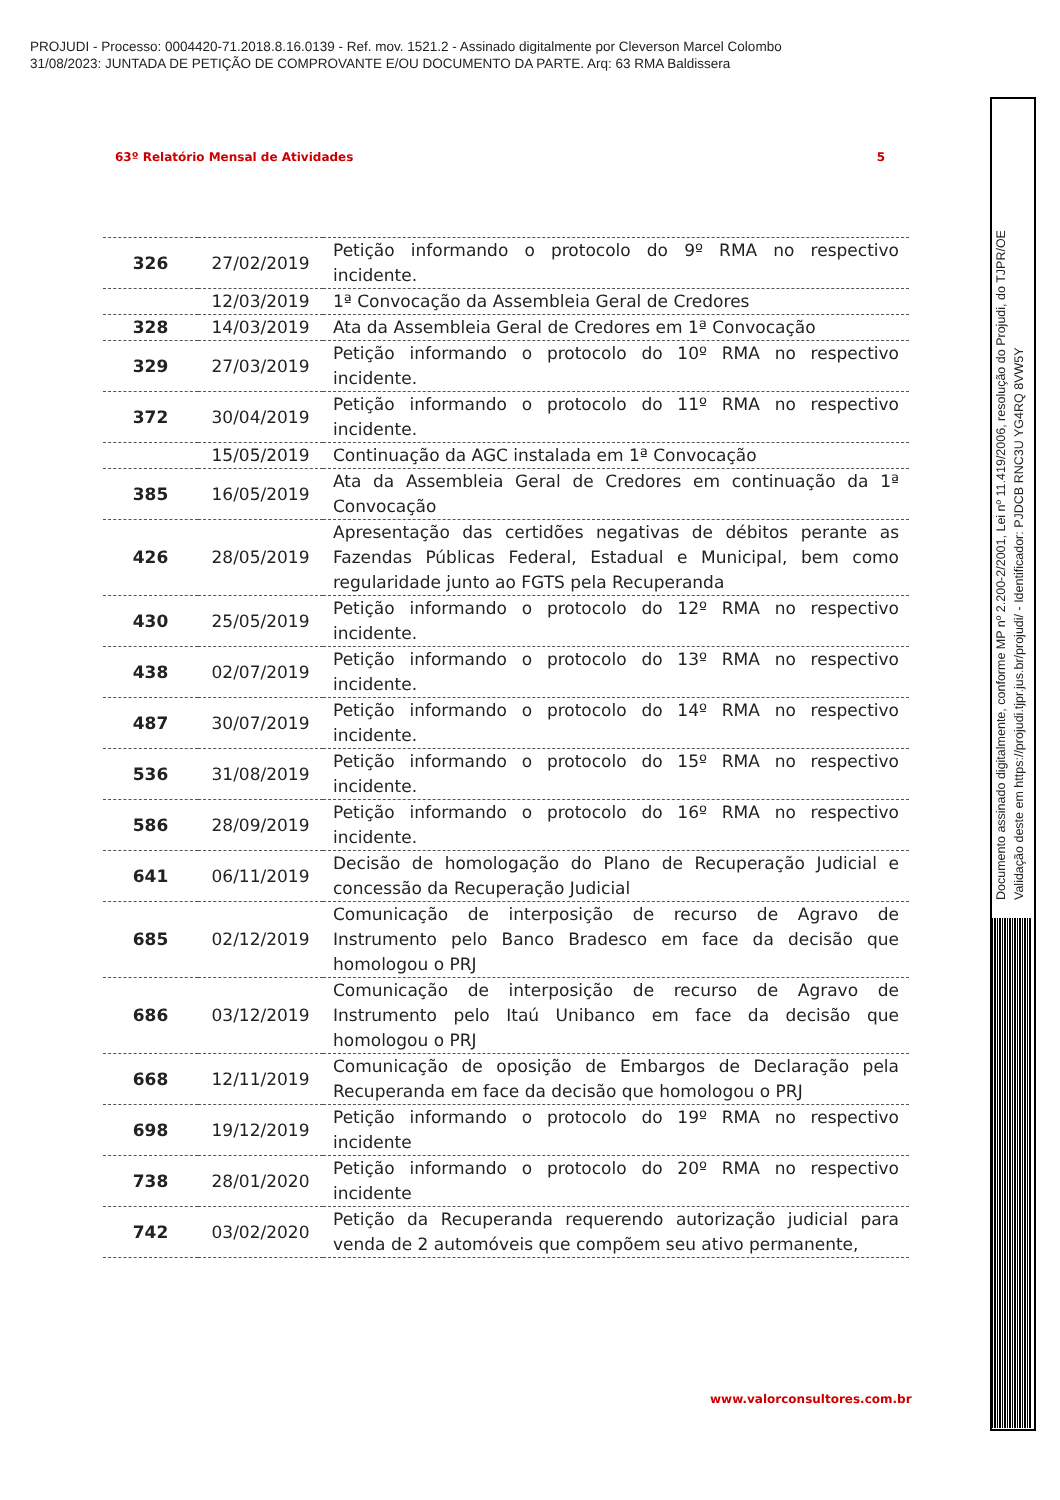PROJUDI - Processo: 0004420-71.2018.8.16.0139 - Ref. mov. 1521.2 - Assinado digitalmente por Cleverson Marcel Colombo
31/08/2023: JUNTADA DE PETIÇÃO DE COMPROVANTE E/OU DOCUMENTO DA PARTE. Arq: 63 RMA Baldissera
63º Relatório Mensal de Atividades 5
| 326 | 27/02/2019 | Petição informando o protocolo do 9º RMA no respectivo incidente. |
| | 12/03/2019 | 1ª Convocação da Assembleia Geral de Credores |
| 328 | 14/03/2019 | Ata da Assembleia Geral de Credores em 1ª Convocação |
| 329 | 27/03/2019 | Petição informando o protocolo do 10º RMA no respectivo incidente. |
| 372 | 30/04/2019 | Petição informando o protocolo do 11º RMA no respectivo incidente. |
| | 15/05/2019 | Continuação da AGC instalada em 1ª Convocação |
| 385 | 16/05/2019 | Ata da Assembleia Geral de Credores em continuação da 1ª Convocação |
| 426 | 28/05/2019 | Apresentação das certidões negativas de débitos perante as Fazendas Públicas Federal, Estadual e Municipal, bem como regularidade junto ao FGTS pela Recuperanda |
| 430 | 25/05/2019 | Petição informando o protocolo do 12º RMA no respectivo incidente. |
| 438 | 02/07/2019 | Petição informando o protocolo do 13º RMA no respectivo incidente. |
| 487 | 30/07/2019 | Petição informando o protocolo do 14º RMA no respectivo incidente. |
| 536 | 31/08/2019 | Petição informando o protocolo do 15º RMA no respectivo incidente. |
| 586 | 28/09/2019 | Petição informando o protocolo do 16º RMA no respectivo incidente. |
| 641 | 06/11/2019 | Decisão de homologação do Plano de Recuperação Judicial e concessão da Recuperação Judicial |
| 685 | 02/12/2019 | Comunicação de interposição de recurso de Agravo de Instrumento pelo Banco Bradesco em face da decisão que homologou o PRJ |
| 686 | 03/12/2019 | Comunicação de interposição de recurso de Agravo de Instrumento pelo Itaú Unibanco em face da decisão que homologou o PRJ |
| 668 | 12/11/2019 | Comunicação de oposição de Embargos de Declaração pela Recuperanda em face da decisão que homologou o PRJ |
| 698 | 19/12/2019 | Petição informando o protocolo do 19º RMA no respectivo incidente |
| 738 | 28/01/2020 | Petição informando o protocolo do 20º RMA no respectivo incidente |
| 742 | 03/02/2020 | Petição da Recuperanda requerendo autorização judicial para venda de 2 automóveis que compõem seu ativo permanente, |
www.valorconsultores.com.br
Documento assinado digitalmente, conforme MP nº 2.200-2/2001, Lei nº 11.419/2006, resolução do Projudi, do TJPR/OE
Validação deste em https://projudi.tjpr.jus.br/projudi/ - Identificador: PJDCB RNC3U YG4RQ 8VW5Y